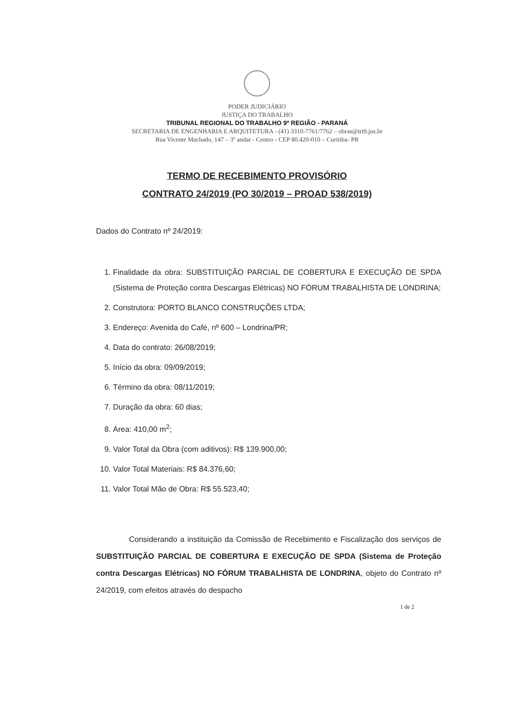PODER JUDICIÁRIO
JUSTIÇA DO TRABALHO
TRIBUNAL REGIONAL DO TRABALHO 9ª REGIÃO - PARANÁ
SECRETARIA DE ENGENHARIA E ARQUITETURA - (41) 3310-7761/7762 – obras@trt9.jus.br
Rua Vicente Machado, 147 – 3º andar - Centro - CEP 80.420-010 – Curitiba- PR
TERMO DE RECEBIMENTO PROVISÓRIO
CONTRATO 24/2019 (PO 30/2019 – PROAD 538/2019)
Dados do Contrato nº 24/2019:
1. Finalidade da obra: SUBSTITUIÇÃO PARCIAL DE COBERTURA E EXECUÇÃO DE SPDA (Sistema de Proteção contra Descargas Elétricas) NO FÓRUM TRABALHISTA DE LONDRINA;
2. Construtora: PORTO BLANCO CONSTRUÇÕES LTDA;
3. Endereço: Avenida do Café, nº 600 – Londrina/PR;
4. Data do contrato: 26/08/2019;
5. Início da obra: 09/09/2019;
6. Término da obra: 08/11/2019;
7. Duração da obra: 60 dias;
8. Área: 410,00 m<sup>2</sup>;
9. Valor Total da Obra (com aditivos): R$ 139.900,00;
10. Valor Total Materiais: R$ 84.376,60;
11. Valor Total Mão de Obra: R$ 55.523,40;
Considerando a instituição da Comissão de Recebimento e Fiscalização dos serviços de SUBSTITUIÇÃO PARCIAL DE COBERTURA E EXECUÇÃO DE SPDA (Sistema de Proteção contra Descargas Elétricas) NO FÓRUM TRABALHISTA DE LONDRINA, objeto do Contrato nº 24/2019, com efeitos através do despacho
1 de 2